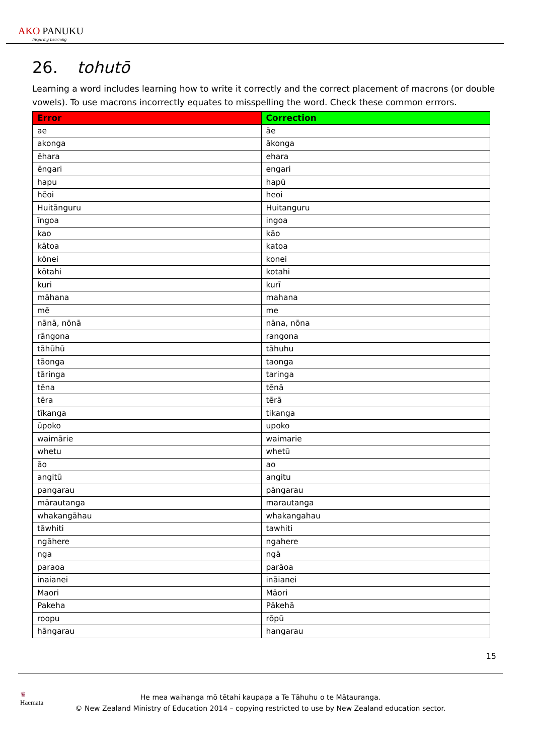AKO PANUKU
Inspiring Learning
26. tohutō
Learning a word includes learning how to write it correctly and the correct placement of macrons (or double vowels). To use macrons incorrectly equates to misspelling the word. Check these common errrors.
| Error | Correction |
| --- | --- |
| ae | āe |
| akonga | ākonga |
| ēhara | ehara |
| ēngari | engari |
| hapu | hapū |
| hēoi | heoi |
| Huitānguru | Huitanguru |
| īngoa | ingoa |
| kao | kāo |
| kātoa | katoa |
| kōnei | konei |
| kōtahi | kotahi |
| kuri | kurī |
| māhana | mahana |
| mē | me |
| nānā, nōnā | nāna, nōna |
| rāngona | rangona |
| tāhūhū | tāhuhu |
| tāonga | taonga |
| tāringa | taringa |
| tēna | tēnā |
| tēra | tērā |
| tīkanga | tikanga |
| ūpoko | upoko |
| waimārie | waimarie |
| whetu | whetū |
| āo | ao |
| angitū | angitu |
| pangarau | pāngarau |
| mārautanga | marautanga |
| whakangāhau | whakangahau |
| tāwhiti | tawhiti |
| ngāhere | ngahere |
| nga | ngā |
| paraoa | parāoa |
| inaianei | ināianei |
| Maori | Māori |
| Pakeha | Pākehā |
| roopu | rōpū |
| hāngarau | hangarau |
15
♛
Haemata
He mea waihanga mō tētahi kaupapa a Te Tāhuhu o te Mātauranga.
© New Zealand Ministry of Education 2014 – copying restricted to use by New Zealand education sector.